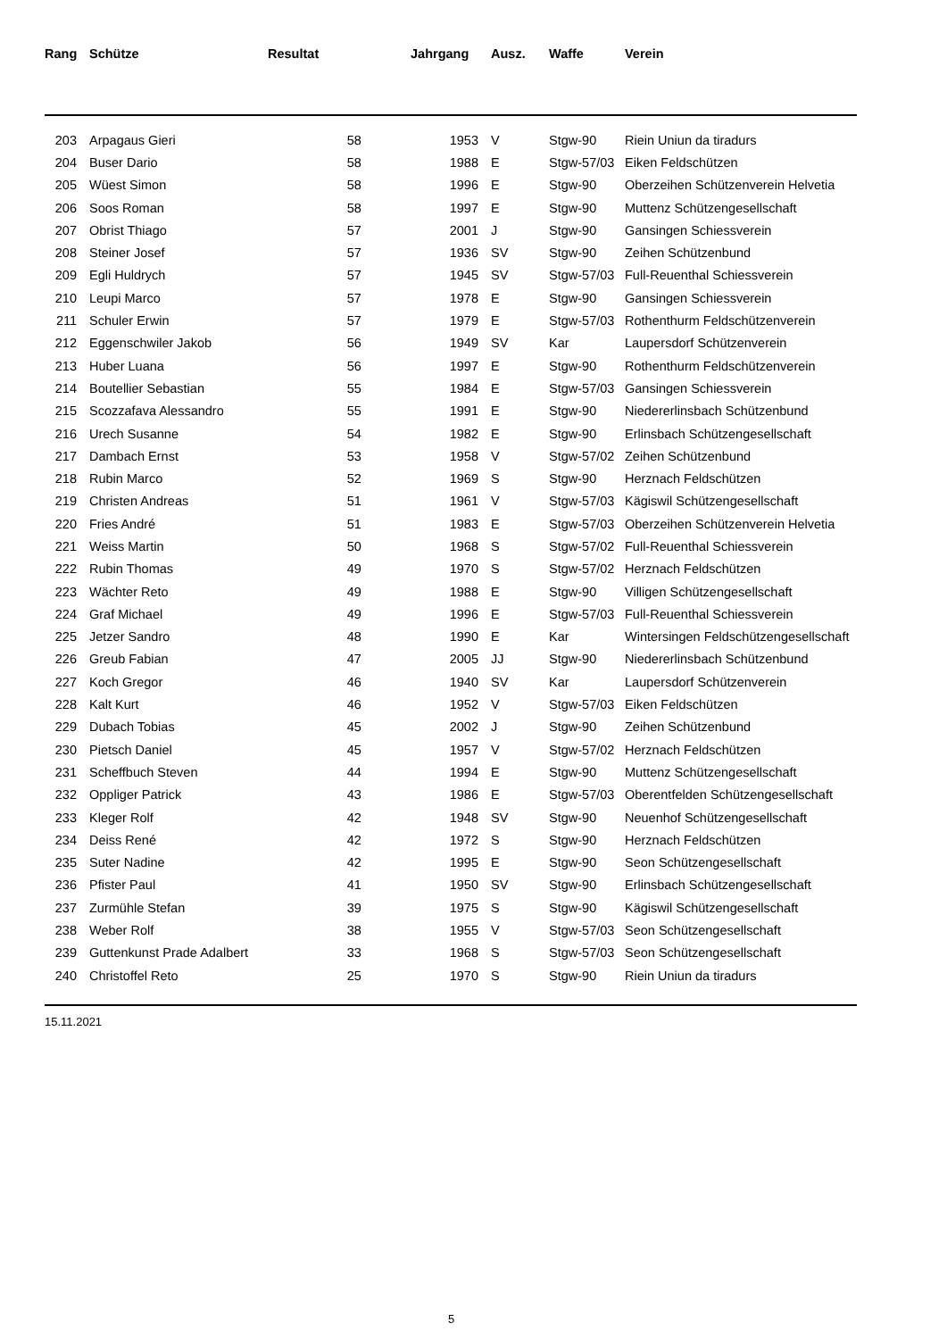| Rang | Schütze | Resultat | Jahrgang | Ausz. | Waffe | Verein |
| --- | --- | --- | --- | --- | --- | --- |
| 203 | Arpagaus Gieri | 58 | 1953 | V | Stgw-90 | Riein Uniun da tiradurs |
| 204 | Buser Dario | 58 | 1988 | E | Stgw-57/03 | Eiken Feldschützen |
| 205 | Wüest Simon | 58 | 1996 | E | Stgw-90 | Oberzeihen Schützenverein Helvetia |
| 206 | Soos Roman | 58 | 1997 | E | Stgw-90 | Muttenz Schützengesellschaft |
| 207 | Obrist Thiago | 57 | 2001 | J | Stgw-90 | Gansingen Schiessverein |
| 208 | Steiner Josef | 57 | 1936 | SV | Stgw-90 | Zeihen Schützenbund |
| 209 | Egli Huldrych | 57 | 1945 | SV | Stgw-57/03 | Full-Reuenthal Schiessverein |
| 210 | Leupi Marco | 57 | 1978 | E | Stgw-90 | Gansingen Schiessverein |
| 211 | Schuler Erwin | 57 | 1979 | E | Stgw-57/03 | Rothenthurm Feldschützenverein |
| 212 | Eggenschwiler Jakob | 56 | 1949 | SV | Kar | Laupersdorf Schützenverein |
| 213 | Huber Luana | 56 | 1997 | E | Stgw-90 | Rothenthurm Feldschützenverein |
| 214 | Boutellier Sebastian | 55 | 1984 | E | Stgw-57/03 | Gansingen Schiessverein |
| 215 | Scozzafava Alessandro | 55 | 1991 | E | Stgw-90 | Niedererlinsbach Schützenbund |
| 216 | Urech Susanne | 54 | 1982 | E | Stgw-90 | Erlinsbach Schützengesellschaft |
| 217 | Dambach Ernst | 53 | 1958 | V | Stgw-57/02 | Zeihen Schützenbund |
| 218 | Rubin Marco | 52 | 1969 | S | Stgw-90 | Herznach Feldschützen |
| 219 | Christen Andreas | 51 | 1961 | V | Stgw-57/03 | Kägiswil Schützengesellschaft |
| 220 | Fries André | 51 | 1983 | E | Stgw-57/03 | Oberzeihen Schützenverein Helvetia |
| 221 | Weiss Martin | 50 | 1968 | S | Stgw-57/02 | Full-Reuenthal Schiessverein |
| 222 | Rubin Thomas | 49 | 1970 | S | Stgw-57/02 | Herznach Feldschützen |
| 223 | Wächter Reto | 49 | 1988 | E | Stgw-90 | Villigen Schützengesellschaft |
| 224 | Graf Michael | 49 | 1996 | E | Stgw-57/03 | Full-Reuenthal Schiessverein |
| 225 | Jetzer Sandro | 48 | 1990 | E | Kar | Wintersingen Feldschützengesellschaft |
| 226 | Greub Fabian | 47 | 2005 | JJ | Stgw-90 | Niedererlinsbach Schützenbund |
| 227 | Koch Gregor | 46 | 1940 | SV | Kar | Laupersdorf Schützenverein |
| 228 | Kalt Kurt | 46 | 1952 | V | Stgw-57/03 | Eiken Feldschützen |
| 229 | Dubach Tobias | 45 | 2002 | J | Stgw-90 | Zeihen Schützenbund |
| 230 | Pietsch Daniel | 45 | 1957 | V | Stgw-57/02 | Herznach Feldschützen |
| 231 | Scheffbuch Steven | 44 | 1994 | E | Stgw-90 | Muttenz Schützengesellschaft |
| 232 | Oppliger Patrick | 43 | 1986 | E | Stgw-57/03 | Oberentfelden Schützengesellschaft |
| 233 | Kleger Rolf | 42 | 1948 | SV | Stgw-90 | Neuenhof Schützengesellschaft |
| 234 | Deiss René | 42 | 1972 | S | Stgw-90 | Herznach Feldschützen |
| 235 | Suter Nadine | 42 | 1995 | E | Stgw-90 | Seon Schützengesellschaft |
| 236 | Pfister Paul | 41 | 1950 | SV | Stgw-90 | Erlinsbach Schützengesellschaft |
| 237 | Zurmühle Stefan | 39 | 1975 | S | Stgw-90 | Kägiswil Schützengesellschaft |
| 238 | Weber Rolf | 38 | 1955 | V | Stgw-57/03 | Seon Schützengesellschaft |
| 239 | Guttenkunst Prade Adalbert | 33 | 1968 | S | Stgw-57/03 | Seon Schützengesellschaft |
| 240 | Christoffel Reto | 25 | 1970 | S | Stgw-90 | Riein Uniun da tiradurs |
15.11.2021
5